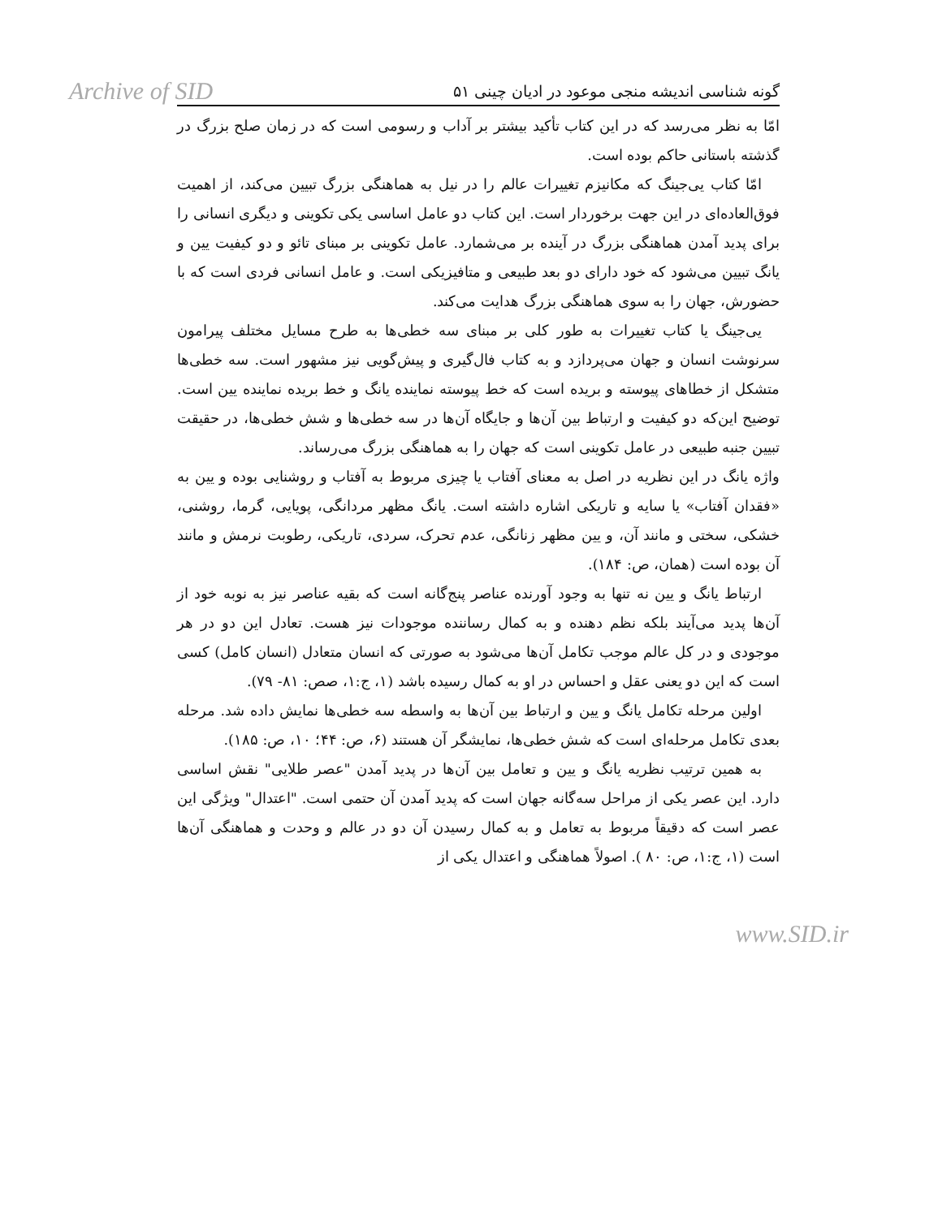Archive of SID
گونه شناسی اندیشه منجی موعود در ادیان چینی ۵۱
امّا به نظر می‌رسد که در این کتاب تأکید بیشتر بر آداب و رسومی است که در زمان صلح بزرگ در گذشته باستانی حاکم بوده است.
امّا کتاب یی‌جینگ که مکانیزم تغییرات عالم را در نیل به هماهنگی بزرگ تبیین می‌کند، از اهمیت فوق‌العاده‌ای در این جهت برخوردار است. این کتاب دو عامل اساسی یکی تکوینی و دیگری انسانی را برای پدید آمدن هماهنگی بزرگ در آینده بر می‌شمارد. عامل تکوینی بر مبنای تائو و دو کیفیت یین و یانگ تبیین می‌شود که خود دارای دو بعد طبیعی و متافیزیکی است. و عامل انسانی فردی است که با حضورش، جهان را به سوی هماهنگی بزرگ هدایت می‌کند.
یی‌جینگ یا کتاب تغییرات به طور کلی بر مبنای سه خطی‌ها به طرح مسایل مختلف پیرامون سرنوشت انسان و جهان می‌پردازد و به کتاب فال‌گیری و پیش‌گویی نیز مشهور است. سه خطی‌ها متشکل از خطاهای پیوسته و بریده است که خط پیوسته نماینده یانگ و خط بریده نماینده یین است. توضیح این‌که دو کیفیت و ارتباط بین آن‌ها و جایگاه آن‌ها در سه خطی‌ها و شش خطی‌ها، در حقیقت تبیین جنبه طبیعی در عامل تکوینی است که جهان را به هماهنگی بزرگ می‌رساند.
واژه یانگ در این نظریه در اصل به معنای آفتاب یا چیزی مربوط به آفتاب و روشنایی بوده و یین به «فقدان آفتاب» یا سایه و تاریکی اشاره داشته است. یانگ مظهر مردانگی، پویایی، گرما، روشنی، خشکی، سختی و مانند آن، و یین مظهر زنانگی، عدم تحرک، سردی، تاریکی، رطوبت نرمش و مانند آن بوده است (همان، ص: ۱۸۴).
ارتباط یانگ و یین نه تنها به وجود آورنده عناصر پنج‌گانه است که بقیه عناصر نیز به نوبه خود از آن‌ها پدید می‌آیند بلکه نظم دهنده و به کمال رساننده موجودات نیز هست. تعادل این دو در هر موجودی و در کل عالم موجب تکامل آن‌ها می‌شود به صورتی که انسان متعادل (انسان کامل) کسی است که این دو یعنی عقل و احساس در او به کمال رسیده باشد (۱، ج:۱، صص: ۸۱- ۷۹).
اولین مرحله تکامل یانگ و یین و ارتباط بین آن‌ها به واسطه سه خطی‌ها نمایش داده شد. مرحله بعدی تکامل مرحله‌ای است که شش خطی‌ها، نمایشگر آن هستند (۶، ص: ۴۴؛ ۱۰، ص: ۱۸۵).
به همین ترتیب نظریه یانگ و یین و تعامل بین آن‌ها در پدید آمدن "عصر طلایی" نقش اساسی دارد. این عصر یکی از مراحل سه‌گانه جهان است که پدید آمدن آن حتمی است. "اعتدال" ویژگی این عصر است که دقیقاً مربوط به تعامل و به کمال رسیدن آن دو در عالم و وحدت و هماهنگی آن‌ها است (۱، ج:۱، ص: ۸۰ ). اصولاً هماهنگی و اعتدال یکی از
www.SID.ir